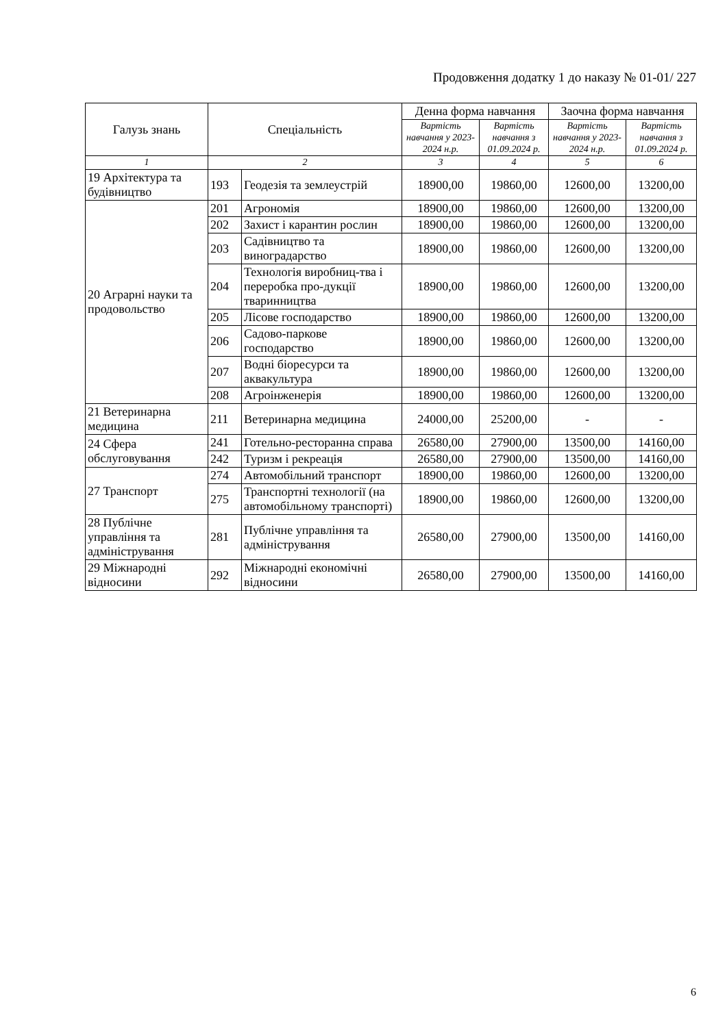Продовження додатку 1 до наказу № 01-01/ 227
| Галузь знань | Спеціальність | | Денна форма навчання | | Заочна форма навчання | |
| --- | --- | --- | --- | --- | --- | --- |
| | | | Вартість навчання у 2023-2024 н.р. | Вартість навчання з 01.09.2024 р. | Вартість навчання у 2023-2024 н.р. | Вартість навчання з 01.09.2024 р. |
| 1 | 2 | | 3 | 4 | 5 | 6 |
| 19 Архітектура та будівництво | 193 | Геодезія та землеустрій | 18900,00 | 19860,00 | 12600,00 | 13200,00 |
| 20 Аграрні науки та продовольство | 201 | Агрономія | 18900,00 | 19860,00 | 12600,00 | 13200,00 |
| | 202 | Захист і карантин рослин | 18900,00 | 19860,00 | 12600,00 | 13200,00 |
| | 203 | Садівництво та виноградарство | 18900,00 | 19860,00 | 12600,00 | 13200,00 |
| | 204 | Технологія виробниц-тва і переробка про-дукції тваринництва | 18900,00 | 19860,00 | 12600,00 | 13200,00 |
| | 205 | Лісове господарство | 18900,00 | 19860,00 | 12600,00 | 13200,00 |
| | 206 | Садово-паркове господарство | 18900,00 | 19860,00 | 12600,00 | 13200,00 |
| | 207 | Водні біоресурси та аквакультура | 18900,00 | 19860,00 | 12600,00 | 13200,00 |
| | 208 | Агроінженерія | 18900,00 | 19860,00 | 12600,00 | 13200,00 |
| 21 Ветеринарна медицина | 211 | Ветеринарна медицина | 24000,00 | 25200,00 | - | - |
| 24 Сфера обслуговування | 241 | Готельно-ресторанна справа | 26580,00 | 27900,00 | 13500,00 | 14160,00 |
| | 242 | Туризм і рекреація | 26580,00 | 27900,00 | 13500,00 | 14160,00 |
| 27 Транспорт | 274 | Автомобільний транспорт | 18900,00 | 19860,00 | 12600,00 | 13200,00 |
| | 275 | Транспортні технології (на автомобільному транспорті) | 18900,00 | 19860,00 | 12600,00 | 13200,00 |
| 28 Публічне управління та адміністрування | 281 | Публічне управління та адміністрування | 26580,00 | 27900,00 | 13500,00 | 14160,00 |
| 29 Міжнародні відносини | 292 | Міжнародні економічні відносини | 26580,00 | 27900,00 | 13500,00 | 14160,00 |
6